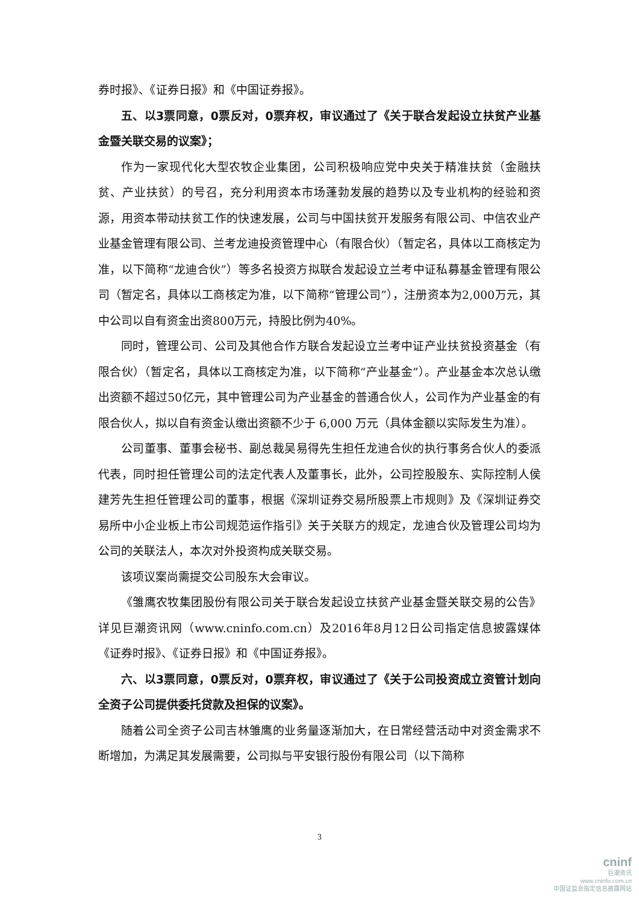券时报》、《证券日报》和《中国证券报》。
五、以3票同意，0票反对，0票弃权，审议通过了《关于联合发起设立扶贫产业基金暨关联交易的议案》；
作为一家现代化大型农牧企业集团，公司积极响应党中央关于精准扶贫（金融扶贫、产业扶贫）的号召，充分利用资本市场蓬勃发展的趋势以及专业机构的经验和资源，用资本带动扶贫工作的快速发展，公司与中国扶贫开发服务有限公司、中信农业产业基金管理有限公司、兰考龙迪投资管理中心（有限合伙）（暂定名，具体以工商核定为准，以下简称“龙迪合伙”）等多名投资方拟联合发起设立兰考中证私募基金管理有限公司（暂定名，具体以工商核定为准，以下简称“管理公司”），注册资本为2,000万元，其中公司以自有资金出资800万元，持股比例为40%。
同时，管理公司、公司及其他合作方联合发起设立兰考中证产业扶贫投资基金（有限合伙）（暂定名，具体以工商核定为准，以下简称“产业基金”）。产业基金本次总认缴出资额不超过50亿元，其中管理公司为产业基金的普通合伙人，公司作为产业基金的有限合伙人，拟以自有资金认缴出资额不少于 6,000 万元（具体金额以实际发生为准）。
公司董事、董事会秘书、副总裁吴易得先生担任龙迪合伙的执行事务合伙人的委派代表，同时担任管理公司的法定代表人及董事长，此外，公司控股股东、实际控制人侯建芳先生担任管理公司的董事，根据《深圳证券交易所股票上市规则》及《深圳证券交易所中小企业板上市公司规范运作指引》关于关联方的规定，龙迪合伙及管理公司均为公司的关联法人，本次对外投资构成关联交易。
该项议案尚需提交公司股东大会审议。
《雏鹰农牧集团股份有限公司关于联合发起设立扶贫产业基金暨关联交易的公告》详见巨潮资讯网（www.cninfo.com.cn）及2016年8月12日公司指定信息披露媒体《证券时报》、《证券日报》和《中国证券报》。
六、以3票同意，0票反对，0票弃权，审议通过了《关于公司投资成立资管计划向全资子公司提供委托贷款及担保的议案》。
随着公司全资子公司吉林雏鹰的业务量逐渐加大，在日常经营活动中对资金需求不断增加，为满足其发展需要，公司拟与平安银行股份有限公司（以下简称
3
cninf
巨潮资讯
www.cninfo.com.cn
中国证监会指定信息披露网站